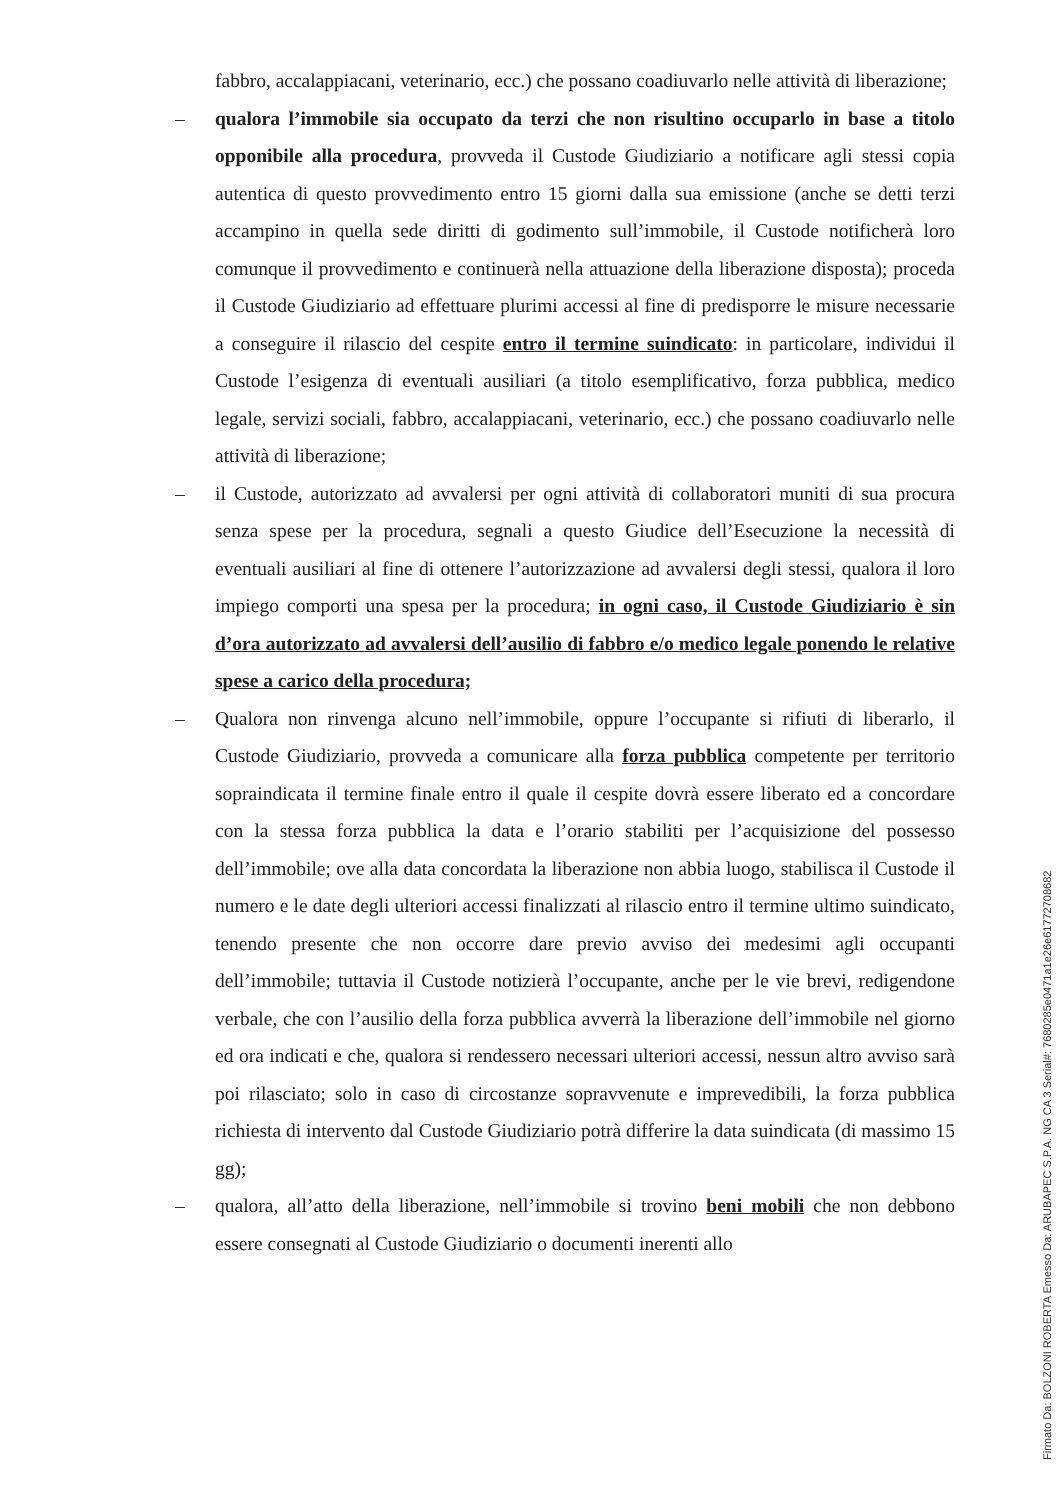fabbro, accalappiacani, veterinario, ecc.) che possano coadiuvarlo nelle attività di liberazione;
– qualora l’immobile sia occupato da terzi che non risultino occuparlo in base a titolo opponibile alla procedura, provveda il Custode Giudiziario a notificare agli stessi copia autentica di questo provvedimento entro 15 giorni dalla sua emissione (anche se detti terzi accampino in quella sede diritti di godimento sull’immobile, il Custode notificherà loro comunque il provvedimento e continuerà nella attuazione della liberazione disposta); proceda il Custode Giudiziario ad effettuare plurimi accessi al fine di predisporre le misure necessarie a conseguire il rilascio del cespite entro il termine suindicato: in particolare, individui il Custode l’esigenza di eventuali ausiliari (a titolo esemplificativo, forza pubblica, medico legale, servizi sociali, fabbro, accalappiacani, veterinario, ecc.) che possano coadiuvarlo nelle attività di liberazione;
– il Custode, autorizzato ad avvalersi per ogni attività di collaboratori muniti di sua procura senza spese per la procedura, segnali a questo Giudice dell’Esecuzione la necessità di eventuali ausiliari al fine di ottenere l’autorizzazione ad avvalersi degli stessi, qualora il loro impiego comporti una spesa per la procedura; in ogni caso, il Custode Giudiziario è sin d’ora autorizzato ad avvalersi dell’ausilio di fabbro e/o medico legale ponendo le relative spese a carico della procedura;
– Qualora non rinvenga alcuno nell’immobile, oppure l’occupante si rifiuti di liberarlo, il Custode Giudiziario, provveda a comunicare alla forza pubblica competente per territorio sopraindicata il termine finale entro il quale il cespite dovrà essere liberato ed a concordare con la stessa forza pubblica la data e l’orario stabiliti per l’acquisizione del possesso dell’immobile; ove alla data concordata la liberazione non abbia luogo, stabilisca il Custode il numero e le date degli ulteriori accessi finalizzati al rilascio entro il termine ultimo suindicato, tenendo presente che non occorre dare previo avviso dei medesimi agli occupanti dell’immobile; tuttavia il Custode notizierà l’occupante, anche per le vie brevi, redigendone verbale, che con l’ausilio della forza pubblica avverrà la liberazione dell’immobile nel giorno ed ora indicati e che, qualora si rendessero necessari ulteriori accessi, nessun altro avviso sarà poi rilasciato; solo in caso di circostanze sopravvenute e imprevedibili, la forza pubblica richiesta di intervento dal Custode Giudiziario potrà differire la data suindicata (di massimo 15 gg);
– qualora, all’atto della liberazione, nell’immobile si trovino beni mobili che non debbono essere consegnati al Custode Giudiziario o documenti inerenti allo
Firmato Da: BOLZONI ROBERTA Emesso Da: ARUBAPEC S.P.A. NG CA 3 Serial#: 7680285e0471a1e26e61772708682